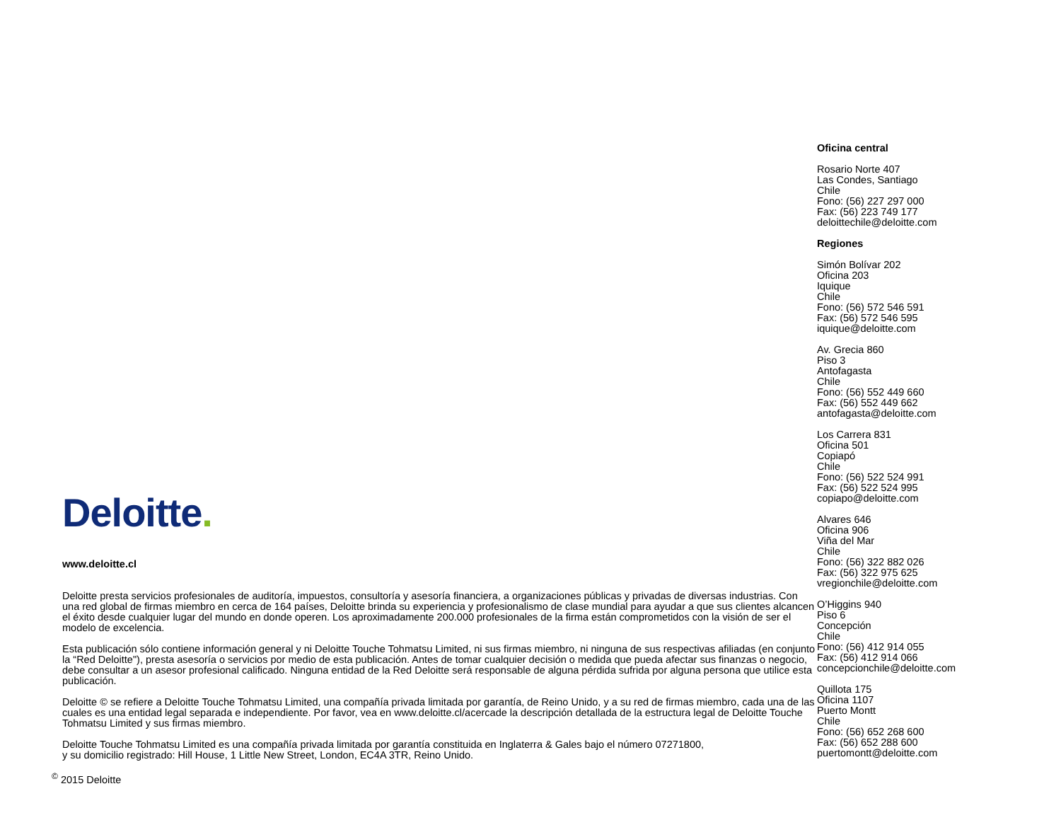Deloitte.
www.deloitte.cl
Deloitte presta servicios profesionales de auditoría, impuestos, consultoría y asesoría financiera, a organizaciones públicas y privadas de diversas industrias. Con una red global de firmas miembro en cerca de 164 países, Deloitte brinda su experiencia y profesionalismo de clase mundial para ayudar a que sus clientes alcancen el éxito desde cualquier lugar del mundo en donde operen. Los aproximadamente 200.000 profesionales de la firma están comprometidos con la visión de ser el modelo de excelencia.
Esta publicación sólo contiene información general y ni Deloitte Touche Tohmatsu Limited, ni sus firmas miembro, ni ninguna de sus respectivas afiliadas (en conjunto la “Red Deloitte"), presta asesoría o servicios por medio de esta publicación. Antes de tomar cualquier decisión o medida que pueda afectar sus finanzas o negocio, debe consultar a un asesor profesional calificado. Ninguna entidad de la Red Deloitte será responsable de alguna pérdida sufrida por alguna persona que utilice esta publicación.
Deloitte © se refiere a Deloitte Touche Tohmatsu Limited, una compañía privada limitada por garantía, de Reino Unido, y a su red de firmas miembro, cada una de las cuales es una entidad legal separada e independiente. Por favor, vea en www.deloitte.cl/acercade la descripción detallada de la estructura legal de Deloitte Touche Tohmatsu Limited y sus firmas miembro.
Deloitte Touche Tohmatsu Limited es una compañía privada limitada por garantía constituida en Inglaterra & Gales bajo el número 07271800,
y su domicilio registrado: Hill House, 1 Little New Street, London, EC4A 3TR, Reino Unido.
<sup>©</sup> 2015 Deloitte
Oficina central
Rosario Norte 407
Las Condes, Santiago
Chile
Fono: (56) 227 297 000
Fax: (56) 223 749 177
deloittechile@deloitte.com
Regiones
Simón Bolívar 202
Oficina 203
Iquique
Chile
Fono: (56) 572 546 591
Fax: (56) 572 546 595
iquique@deloitte.com
Av. Grecia 860
Piso 3
Antofagasta
Chile
Fono: (56) 552 449 660
Fax: (56) 552 449 662
antofagasta@deloitte.com
Los Carrera 831
Oficina 501
Copiapó
Chile
Fono: (56) 522 524 991
Fax: (56) 522 524 995
copiapo@deloitte.com
Alvares 646
Oficina 906
Viña del Mar
Chile
Fono: (56) 322 882 026
Fax: (56) 322 975 625
vregionchile@deloitte.com
O’Higgins 940
Piso 6
Concepción
Chile
Fono: (56) 412 914 055
Fax: (56) 412 914 066
concepcionchile@deloitte.com
Quillota 175
Oficina 1107
Puerto Montt
Chile
Fono: (56) 652 268 600
Fax: (56) 652 288 600
puertomontt@deloitte.com